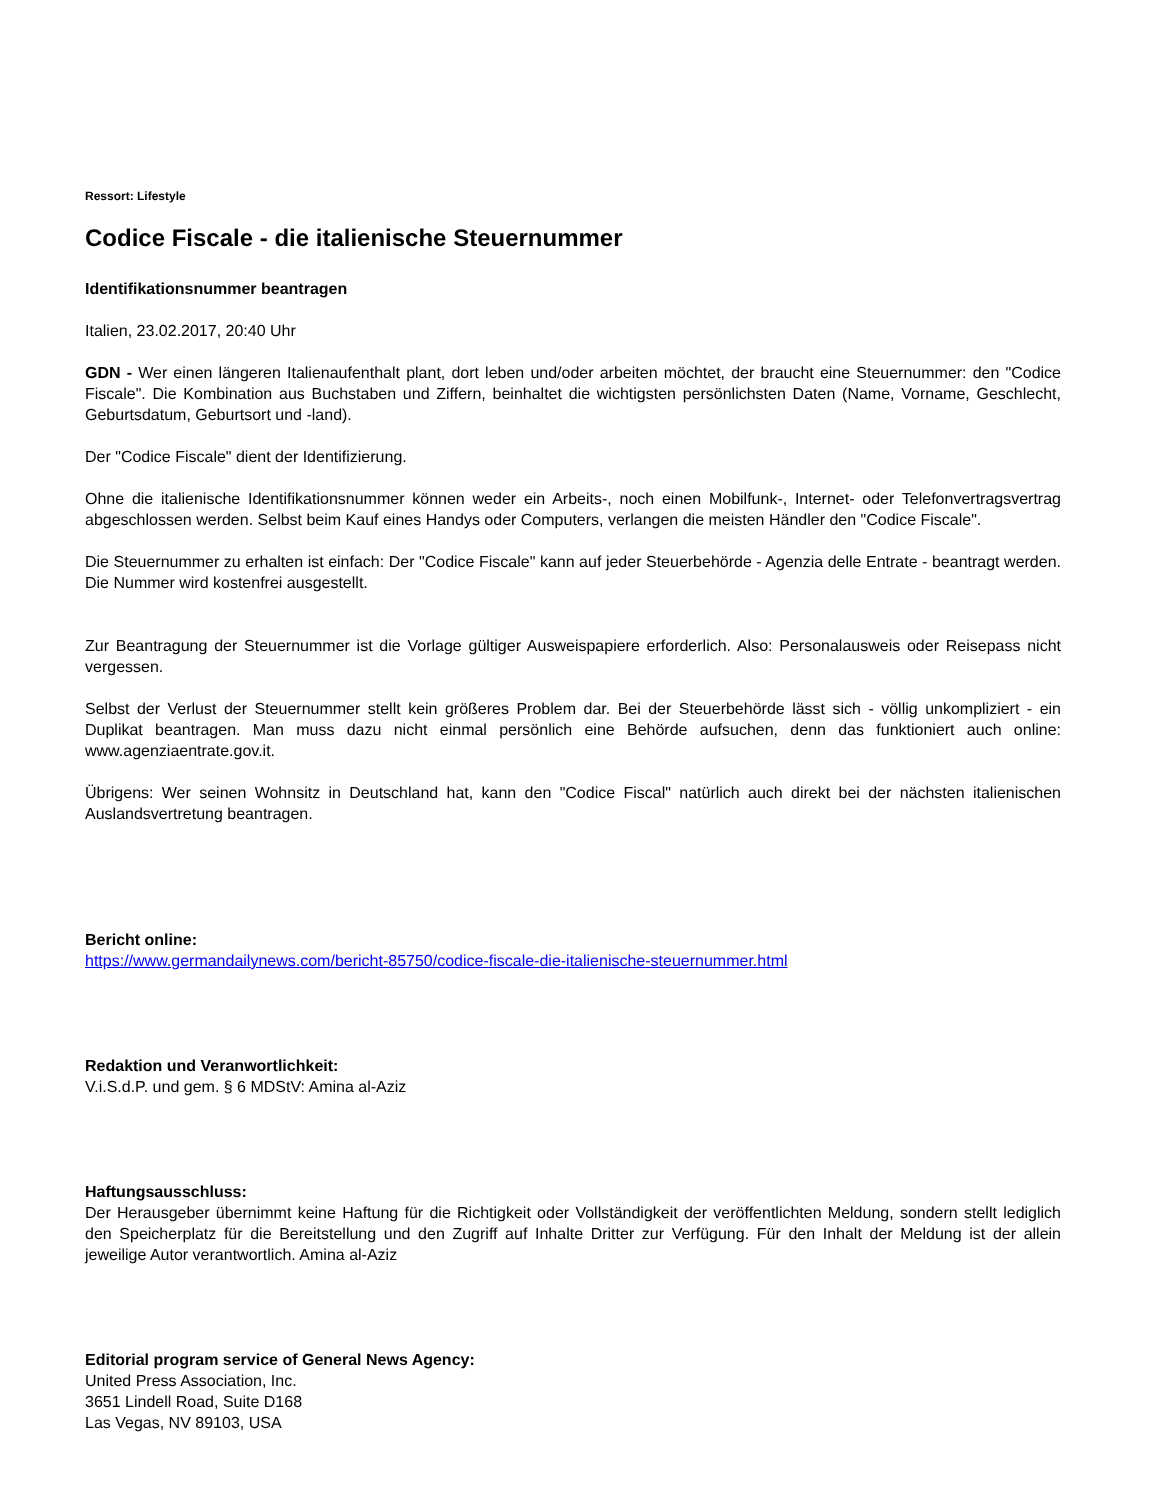Ressort: Lifestyle
Codice Fiscale - die italienische Steuernummer
Identifikationsnummer beantragen
Italien, 23.02.2017, 20:40 Uhr
GDN - Wer einen längeren Italienaufenthalt plant, dort leben und/oder arbeiten möchtet, der braucht eine Steuernummer: den "Codice Fiscale". Die Kombination aus Buchstaben und Ziffern, beinhaltet die wichtigsten persönlichsten Daten (Name, Vorname, Geschlecht, Geburtsdatum, Geburtsort und -land).
Der "Codice Fiscale" dient der Identifizierung.
Ohne die italienische Identifikationsnummer können weder ein Arbeits-, noch einen Mobilfunk-, Internet- oder Telefonvertragsvertrag abgeschlossen werden. Selbst beim Kauf eines Handys oder Computers, verlangen die meisten Händler den "Codice Fiscale".
Die Steuernummer zu erhalten ist einfach: Der "Codice Fiscale" kann auf jeder Steuerbehörde - Agenzia delle Entrate - beantragt werden. Die Nummer wird kostenfrei ausgestellt.
Zur Beantragung der Steuernummer ist die Vorlage gültiger Ausweispapiere erforderlich. Also: Personalausweis oder Reisepass nicht vergessen.
Selbst der Verlust der Steuernummer stellt kein größeres Problem dar. Bei der Steuerbehörde lässt sich - völlig unkompliziert - ein Duplikat beantragen. Man muss dazu nicht einmal persönlich eine Behörde aufsuchen, denn das funktioniert auch online: www.agenziaentrate.gov.it.
Übrigens: Wer seinen Wohnsitz in Deutschland hat, kann den "Codice Fiscal" natürlich auch direkt bei der nächsten italienischen Auslandsvertretung beantragen.
Bericht online:
https://www.germandailynews.com/bericht-85750/codice-fiscale-die-italienische-steuernummer.html
Redaktion und Veranwortlichkeit:
V.i.S.d.P. und gem. § 6 MDStV: Amina al-Aziz
Haftungsausschluss:
Der Herausgeber übernimmt keine Haftung für die Richtigkeit oder Vollständigkeit der veröffentlichten Meldung, sondern stellt lediglich den Speicherplatz für die Bereitstellung und den Zugriff auf Inhalte Dritter zur Verfügung. Für den Inhalt der Meldung ist der allein jeweilige Autor verantwortlich. Amina al-Aziz
Editorial program service of General News Agency:
United Press Association, Inc.
3651 Lindell Road, Suite D168
Las Vegas, NV 89103, USA